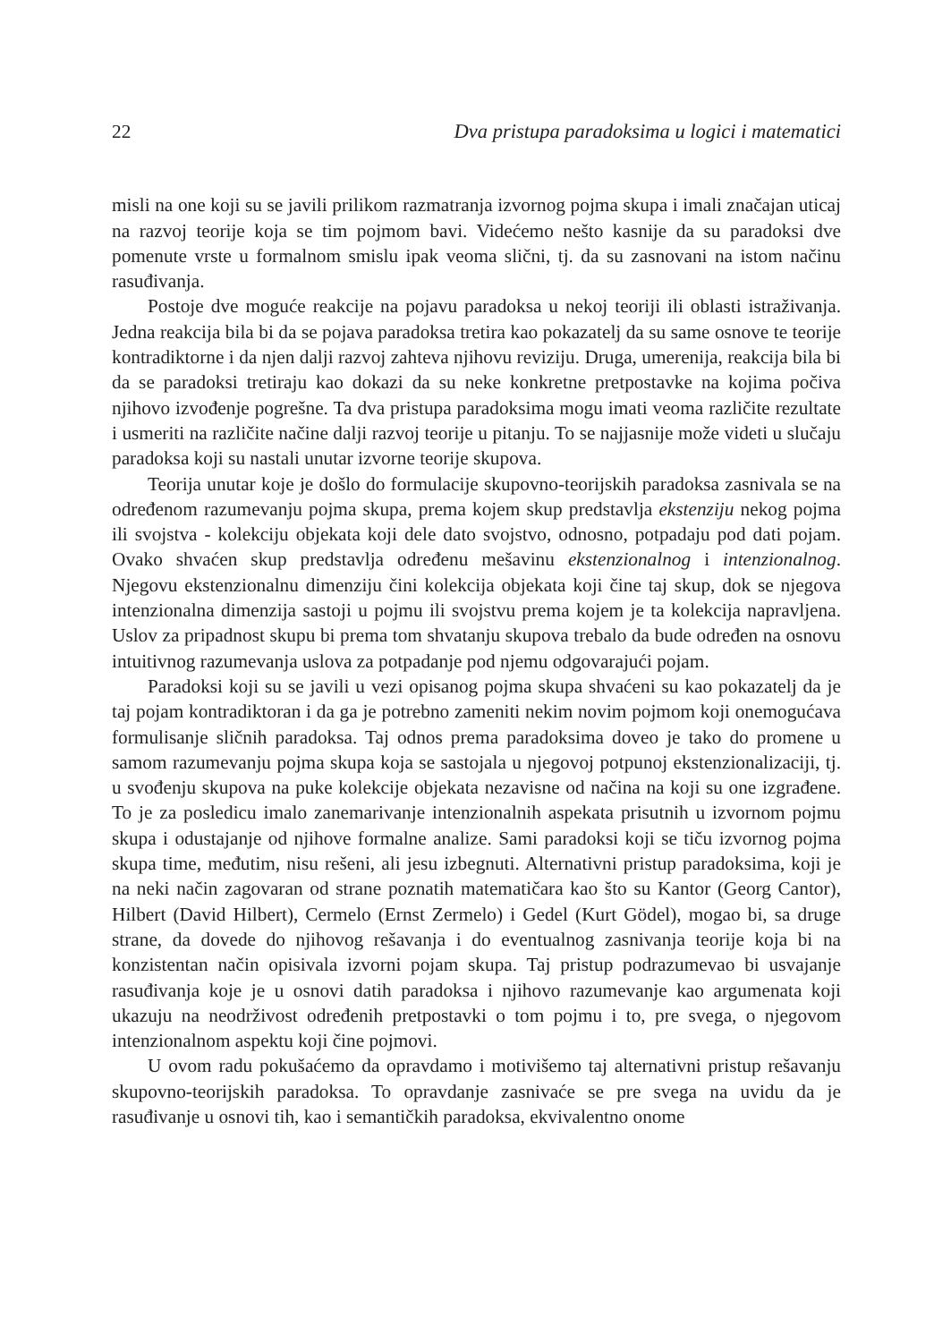22 Dva pristupa paradoksima u logici i matematici
misli na one koji su se javili prilikom razmatranja izvornog pojma skupa i imali značajan uticaj na razvoj teorije koja se tim pojmom bavi. Videćemo nešto kasnije da su paradoksi dve pomenute vrste u formalnom smislu ipak veoma slični, tj. da su zasnovani na istom načinu rasuđivanja.
Postoje dve moguće reakcije na pojavu paradoksa u nekoj teoriji ili oblasti istraživanja. Jedna reakcija bila bi da se pojava paradoksa tretira kao pokazatelj da su same osnove te teorije kontradiktorne i da njen dalji razvoj zahteva njihovu reviziju. Druga, umerenija, reakcija bila bi da se paradoksi tretiraju kao dokazi da su neke konkretne pretpostavke na kojima počiva njihovo izvođenje pogrešne. Ta dva pristupa paradoksima mogu imati veoma različite rezultate i usmeriti na različite načine dalji razvoj teorije u pitanju. To se najjasnije može videti u slučaju paradoksa koji su nastali unutar izvorne teorije skupova.
Teorija unutar koje je došlo do formulacije skupovno-teorijskih paradoksa zasnivala se na određenom razumevanju pojma skupa, prema kojem skup predstavlja ekstenziju nekog pojma ili svojstva - kolekciju objekata koji dele dato svojstvo, odnosno, potpadaju pod dati pojam. Ovako shvaćen skup predstavlja određenu mešavinu ekstenzionalnog i intenzionalnog. Njegovu ekstenzionalnu dimenziju čini kolekcija objekata koji čine taj skup, dok se njegova intenzionalna dimenzija sastoji u pojmu ili svojstvu prema kojem je ta kolekcija napravljena. Uslov za pripadnost skupu bi prema tom shvatanju skupova trebalo da bude određen na osnovu intuitivnog razumevanja uslova za potpadanje pod njemu odgovarajući pojam.
Paradoksi koji su se javili u vezi opisanog pojma skupa shvaćeni su kao pokazatelj da je taj pojam kontradiktoran i da ga je potrebno zameniti nekim novim pojmom koji onemogućava formulisanje sličnih paradoksa. Taj odnos prema paradoksima doveo je tako do promene u samom razumevanju pojma skupa koja se sastojala u njegovoj potpunoj ekstenzionalizaciji, tj. u svođenju skupova na puke kolekcije objekata nezavisne od načina na koji su one izgrađene. To je za posledicu imalo zanemarivanje intenzionalnih aspekata prisutnih u izvornom pojmu skupa i odustajanje od njihove formalne analize. Sami paradoksi koji se tiču izvornog pojma skupa time, međutim, nisu rešeni, ali jesu izbegnuti. Alternativni pristup paradoksima, koji je na neki način zagovaran od strane poznatih matematičara kao što su Kantor (Georg Cantor), Hilbert (David Hilbert), Cermelo (Ernst Zermelo) i Gedel (Kurt Gödel), mogao bi, sa druge strane, da dovede do njihovog rešavanja i do eventualnog zasnivanja teorije koja bi na konzistentan način opisivala izvorni pojam skupa. Taj pristup podrazumevao bi usvajanje rasuđivanja koje je u osnovi datih paradoksa i njihovo razumevanje kao argumenata koji ukazuju na neodrživost određenih pretpostavki o tom pojmu i to, pre svega, o njegovom intenzionalnom aspektu koji čine pojmovi.
U ovom radu pokušaćemo da opravdamo i motivišemo taj alternativni pristup rešavanju skupovno-teorijskih paradoksa. To opravdanje zasnivaće se pre svega na uvidu da je rasuđivanje u osnovi tih, kao i semantičkih paradoksa, ekvivalentno onome